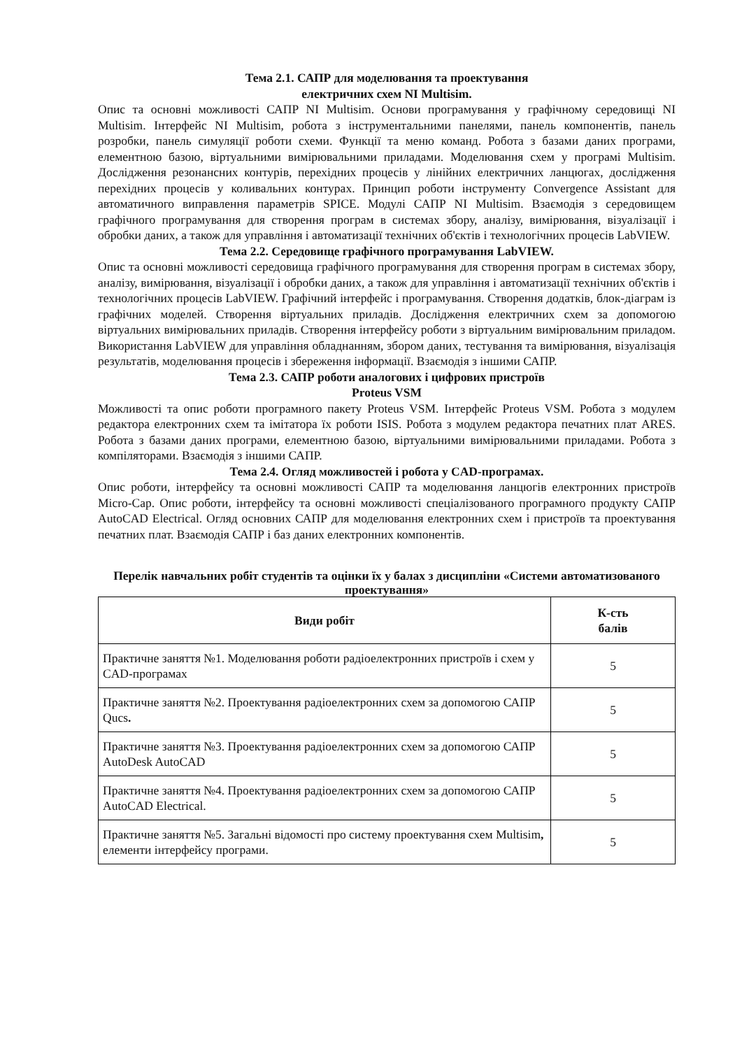Тема 2.1. САПР для моделювання та проектування
електричних схем NI Multisim.
Опис та основні можливості САПР NI Multisim. Основи програмування у графічному середовищі NI Multisim. Інтерфейс NI Multisim, робота з інструментальними панелями, панель компонентів, панель розробки, панель симуляції роботи схеми. Функції та меню команд. Робота з базами даних програми, елементною базою, віртуальними вимірювальними приладами. Моделювання схем у програмі Multisim. Дослідження резонансних контурів, перехідних процесів у лінійних електричних ланцюгах, дослідження перехідних процесів у коливальних контурах. Принцип роботи інструменту Convergence Assistant для автоматичного виправлення параметрів SPICE. Модулі САПР NI Multisim. Взаємодія з середовищем графічного програмування для створення програм в системах збору, аналізу, вимірювання, візуалізації і обробки даних, а також для управління і автоматизації технічних об'єктів і технологічних процесів LabVIEW.
Тема 2.2. Середовище графічного програмування LabVIEW.
Опис та основні можливості середовища графічного програмування для створення програм в системах збору, аналізу, вимірювання, візуалізації і обробки даних, а також для управління і автоматизації технічних об'єктів і технологічних процесів LabVIEW. Графічний інтерфейс і програмування. Створення додатків, блок-діаграм із графічних моделей. Створення віртуальних приладів. Дослідження електричних схем за допомогою віртуальних вимірювальних приладів. Створення інтерфейсу роботи з віртуальним вимірювальним приладом. Використання LabVIEW для управління обладнанням, збором даних, тестування та вимірювання, візуалізація результатів, моделювання процесів і збереження інформації. Взаємодія з іншими САПР.
Тема 2.3. САПР роботи аналогових і цифрових пристроїв
Proteus VSM
Можливості та опис роботи програмного пакету Proteus VSM. Інтерфейс Proteus VSM. Робота з модулем редактора електронних схем та імітатора їх роботи ISIS. Робота з модулем редактора печатних плат ARES. Робота з базами даних програми, елементною базою, віртуальними вимірювальними приладами. Робота з компіляторами. Взаємодія з іншими САПР.
Тема 2.4. Огляд можливостей і робота у CAD-програмах.
Опис роботи, інтерфейсу та основні можливості САПР та моделювання ланцюгів електронних пристроїв Micro-Cap. Опис роботи, інтерфейсу та основні можливості спеціалізованого програмного продукту САПР AutoCAD Electrical. Огляд основних САПР для моделювання електронних схем і пристроїв та проектування печатних плат. Взаємодія САПР і баз даних електронних компонентів.
Перелік навчальних робіт студентів та оцінки їх у балах з дисципліни «Системи автоматизованого проектування»
| Види робіт | К-сть балів |
| --- | --- |
| Практичне заняття №1. Моделювання роботи радіоелектронних пристроїв і схем у CAD-програмах | 5 |
| Практичне заняття №2. Проектування радіоелектронних схем за допомогою САПР Qucs . | 5 |
| Практичне заняття №3. Проектування радіоелектронних схем за допомогою САПР AutoDesk AutoCAD | 5 |
| Практичне заняття №4. Проектування радіоелектронних схем за допомогою САПР AutoCAD Electrical. | 5 |
| Практичне заняття №5. Загальні відомості про систему проектування схем Multisim , елементи інтерфейсу програми. | 5 |